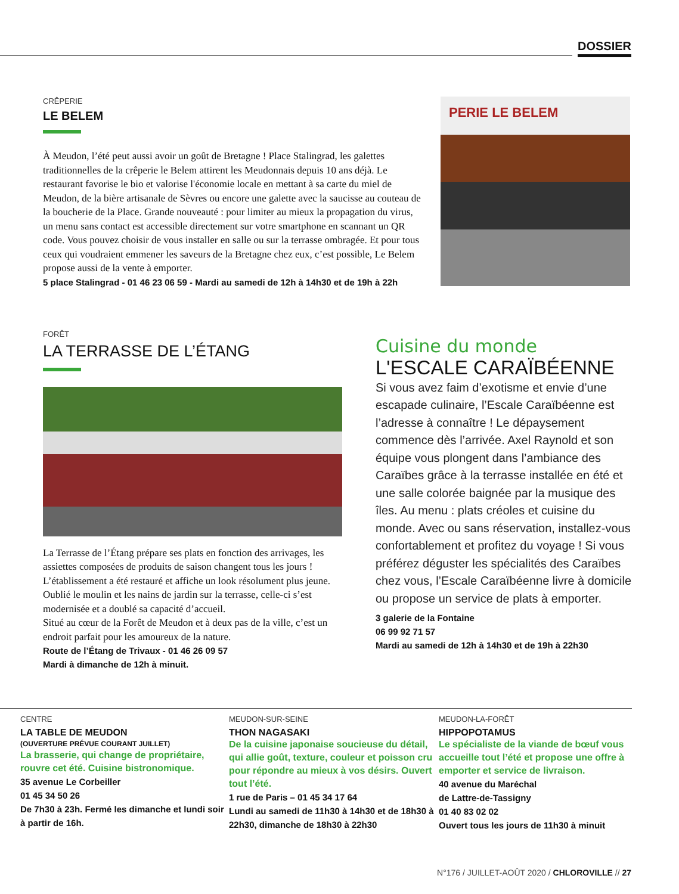DOSSIER
CRÊPERIE
LE BELEM
À Meudon, l’été peut aussi avoir un goût de Bretagne ! Place Stalingrad, les galettes traditionnelles de la crêperie le Belem attirent les Meudonnais depuis 10 ans déjà. Le restaurant favorise le bio et valorise l'économie locale en mettant à sa carte du miel de Meudon, de la bière artisanale de Sèvres ou encore une galette avec la saucisse au couteau de la boucherie de la Place. Grande nouveauté : pour limiter au mieux la propagation du virus, un menu sans contact est accessible directement sur votre smartphone en scannant un QR code. Vous pouvez choisir de vous installer en salle ou sur la terrasse ombragée. Et pour tous ceux qui voudraient emmener les saveurs de la Bretagne chez eux, c’est possible, Le Belem propose aussi de la vente à emporter.
5 place Stalingrad - 01 46 23 06 59 - Mardi au samedi de 12h à 14h30 et de 19h à 22h
PERIE LE BELEM
FORÊT
LA TERRASSE DE L’ÉTANG
La Terrasse de l’Étang prépare ses plats en fonction des arrivages, les assiettes composées de produits de saison changent tous les jours ! L’établissement a été restauré et affiche un look résolument plus jeune. Oublié le moulin et les nains de jardin sur la terrasse, celle-ci s’est modernisée et a doublé sa capacité d’accueil.
Situé au cœur de la Forêt de Meudon et à deux pas de la ville, c’est un endroit parfait pour les amoureux de la nature.
Route de l’Étang de Trivaux - 01 46 26 09 57
Mardi à dimanche de 12h à minuit.
Cuisine du monde
L'ESCALE CARAÏBÉENNE
Si vous avez faim d’exotisme et envie d’une escapade culinaire, l’Escale Caraïbéenne est l’adresse à connaître ! Le dépaysement commence dès l’arrivée. Axel Raynold et son équipe vous plongent dans l’ambiance des Caraïbes grâce à la terrasse installée en été et une salle colorée baignée par la musique des îles. Au menu : plats créoles et cuisine du monde. Avec ou sans réservation, installez-vous confortablement et profitez du voyage ! Si vous préférez déguster les spécialités des Caraïbes chez vous, l’Escale Caraïbéenne livre à domicile ou propose un service de plats à emporter.
3 galerie de la Fontaine
06 99 92 71 57
Mardi au samedi de 12h à 14h30 et de 19h à 22h30
CENTRE
LA TABLE DE MEUDON
(OUVERTURE PRÉVUE COURANT JUILLET)
La brasserie, qui change de propriétaire, rouvre cet été. Cuisine bistronomique.
35 avenue Le Corbeiller
01 45 34 50 26
De 7h30 à 23h. Fermé les dimanche et lundi soir à partir de 16h.
MEUDON-SUR-SEINE
THON NAGASAKI
De la cuisine japonaise soucieuse du détail, qui allie goût, texture, couleur et poisson cru pour répondre au mieux à vos désirs. Ouvert tout l’été.
1 rue de Paris – 01 45 34 17 64
Lundi au samedi de 11h30 à 14h30 et de 18h30 à 22h30, dimanche de 18h30 à 22h30
MEUDON-LA-FORÊT
HIPPOPOTAMUS
Le spécialiste de la viande de bœuf vous accueille tout l’été et propose une offre à emporter et service de livraison.
40 avenue du Maréchal
de Lattre-de-Tassigny
01 40 83 02 02
Ouvert tous les jours de 11h30 à minuit
N°176 / JUILLET-AOÛT 2020 / CHLOROVILLE // 27